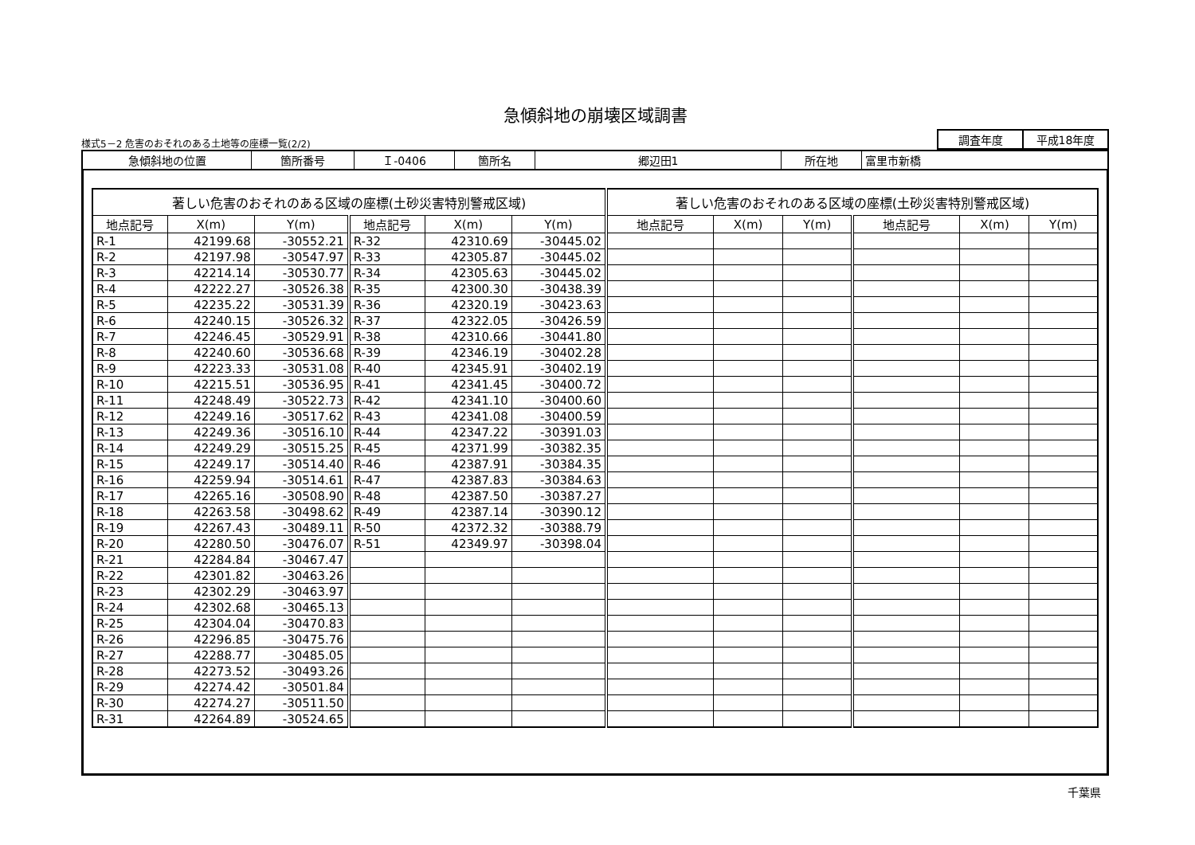急傾斜地の崩壊区域調書
様式5－2 危害のおそれのある土地等の座標一覧(2/2)
| 調査年度 | 平成18年度 |
| 急傾斜地の位置 | 箇所番号 | Ｉ-0406 | 箇所名 | 郷辺田1 | 所在地 | 富里市新橋 |
| 著しい危害のおそれのある区域の座標(土砂災害特別警戒区域) | | | | | | 著しい危害のおそれのある区域の座標(土砂災害特別警戒区域) | | | | | |
| --- | --- | --- | --- | --- | --- | --- | --- | --- | --- | --- | --- |
| 地点記号 | X(m) | Y(m) | 地点記号 | X(m) | Y(m) | 地点記号 | X(m) | Y(m) | 地点記号 | X(m) | Y(m) |
| R-1 | 42199.68 | -30552.21 | R-32 | 42310.69 | -30445.02 | | | | | | |
| R-2 | 42197.98 | -30547.97 | R-33 | 42305.87 | -30445.02 | | | | | | |
| R-3 | 42214.14 | -30530.77 | R-34 | 42305.63 | -30445.02 | | | | | | |
| R-4 | 42222.27 | -30526.38 | R-35 | 42300.30 | -30438.39 | | | | | | |
| R-5 | 42235.22 | -30531.39 | R-36 | 42320.19 | -30423.63 | | | | | | |
| R-6 | 42240.15 | -30526.32 | R-37 | 42322.05 | -30426.59 | | | | | | |
| R-7 | 42246.45 | -30529.91 | R-38 | 42310.66 | -30441.80 | | | | | | |
| R-8 | 42240.60 | -30536.68 | R-39 | 42346.19 | -30402.28 | | | | | | |
| R-9 | 42223.33 | -30531.08 | R-40 | 42345.91 | -30402.19 | | | | | | |
| R-10 | 42215.51 | -30536.95 | R-41 | 42341.45 | -30400.72 | | | | | | |
| R-11 | 42248.49 | -30522.73 | R-42 | 42341.10 | -30400.60 | | | | | | |
| R-12 | 42249.16 | -30517.62 | R-43 | 42341.08 | -30400.59 | | | | | | |
| R-13 | 42249.36 | -30516.10 | R-44 | 42347.22 | -30391.03 | | | | | | |
| R-14 | 42249.29 | -30515.25 | R-45 | 42371.99 | -30382.35 | | | | | | |
| R-15 | 42249.17 | -30514.40 | R-46 | 42387.91 | -30384.35 | | | | | | |
| R-16 | 42259.94 | -30514.61 | R-47 | 42387.83 | -30384.63 | | | | | | |
| R-17 | 42265.16 | -30508.90 | R-48 | 42387.50 | -30387.27 | | | | | | |
| R-18 | 42263.58 | -30498.62 | R-49 | 42387.14 | -30390.12 | | | | | | |
| R-19 | 42267.43 | -30489.11 | R-50 | 42372.32 | -30388.79 | | | | | | |
| R-20 | 42280.50 | -30476.07 | R-51 | 42349.97 | -30398.04 | | | | | | |
| R-21 | 42284.84 | -30467.47 | | | | | | | | | |
| R-22 | 42301.82 | -30463.26 | | | | | | | | | |
| R-23 | 42302.29 | -30463.97 | | | | | | | | | |
| R-24 | 42302.68 | -30465.13 | | | | | | | | | |
| R-25 | 42304.04 | -30470.83 | | | | | | | | | |
| R-26 | 42296.85 | -30475.76 | | | | | | | | | |
| R-27 | 42288.77 | -30485.05 | | | | | | | | | |
| R-28 | 42273.52 | -30493.26 | | | | | | | | | |
| R-29 | 42274.42 | -30501.84 | | | | | | | | | |
| R-30 | 42274.27 | -30511.50 | | | | | | | | | |
| R-31 | 42264.89 | -30524.65 | | | | | | | | | |
千葉県